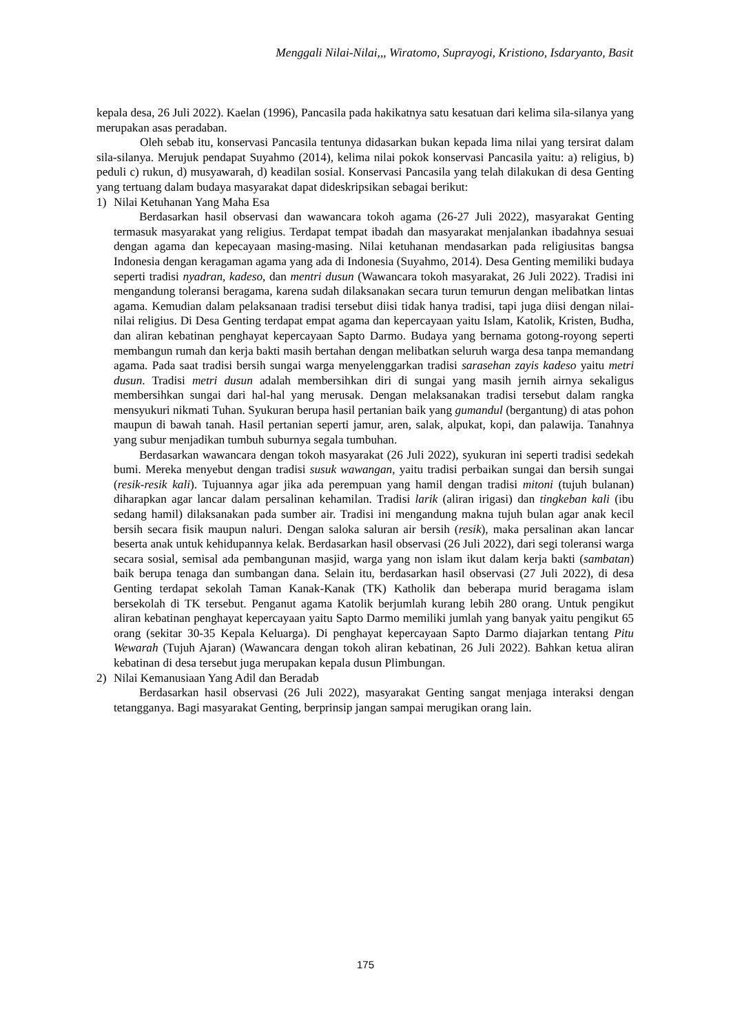Menggali Nilai-Nilai,,, Wiratomo, Suprayogi, Kristiono, Isdaryanto, Basit
kepala desa, 26 Juli 2022). Kaelan (1996), Pancasila pada hakikatnya satu kesatuan dari kelima sila-silanya yang merupakan asas peradaban.
Oleh sebab itu, konservasi Pancasila tentunya didasarkan bukan kepada lima nilai yang tersirat dalam sila-silanya. Merujuk pendapat Suyahmo (2014), kelima nilai pokok konservasi Pancasila yaitu: a) religius, b) peduli c) rukun, d) musyawarah, d) keadilan sosial. Konservasi Pancasila yang telah dilakukan di desa Genting yang tertuang dalam budaya masyarakat dapat dideskripsikan sebagai berikut:
1) Nilai Ketuhanan Yang Maha Esa
Berdasarkan hasil observasi dan wawancara tokoh agama (26-27 Juli 2022), masyarakat Genting termasuk masyarakat yang religius. Terdapat tempat ibadah dan masyarakat menjalankan ibadahnya sesuai dengan agama dan kepecayaan masing-masing. Nilai ketuhanan mendasarkan pada religiusitas bangsa Indonesia dengan keragaman agama yang ada di Indonesia (Suyahmo, 2014). Desa Genting memiliki budaya seperti tradisi nyadran, kadeso, dan mentri dusun (Wawancara tokoh masyarakat, 26 Juli 2022). Tradisi ini mengandung toleransi beragama, karena sudah dilaksanakan secara turun temurun dengan melibatkan lintas agama. Kemudian dalam pelaksanaan tradisi tersebut diisi tidak hanya tradisi, tapi juga diisi dengan nilai-nilai religius. Di Desa Genting terdapat empat agama dan kepercayaan yaitu Islam, Katolik, Kristen, Budha, dan aliran kebatinan penghayat kepercayaan Sapto Darmo. Budaya yang bernama gotong-royong seperti membangun rumah dan kerja bakti masih bertahan dengan melibatkan seluruh warga desa tanpa memandang agama. Pada saat tradisi bersih sungai warga menyelenggarkan tradisi sarasehan zayis kadeso yaitu metri dusun. Tradisi metri dusun adalah membersihkan diri di sungai yang masih jernih airnya sekaligus membersihkan sungai dari hal-hal yang merusak. Dengan melaksanakan tradisi tersebut dalam rangka mensyukuri nikmati Tuhan. Syukuran berupa hasil pertanian baik yang gumandul (bergantung) di atas pohon maupun di bawah tanah. Hasil pertanian seperti jamur, aren, salak, alpukat, kopi, dan palawija. Tanahnya yang subur menjadikan tumbuh suburnya segala tumbuhan.
Berdasarkan wawancara dengan tokoh masyarakat (26 Juli 2022), syukuran ini seperti tradisi sedekah bumi. Mereka menyebut dengan tradisi susuk wawangan, yaitu tradisi perbaikan sungai dan bersih sungai (resik-resik kali). Tujuannya agar jika ada perempuan yang hamil dengan tradisi mitoni (tujuh bulanan) diharapkan agar lancar dalam persalinan kehamilan. Tradisi larik (aliran irigasi) dan tingkeban kali (ibu sedang hamil) dilaksanakan pada sumber air. Tradisi ini mengandung makna tujuh bulan agar anak kecil bersih secara fisik maupun naluri. Dengan saloka saluran air bersih (resik), maka persalinan akan lancar beserta anak untuk kehidupannya kelak. Berdasarkan hasil observasi (26 Juli 2022), dari segi toleransi warga secara sosial, semisal ada pembangunan masjid, warga yang non islam ikut dalam kerja bakti (sambatan) baik berupa tenaga dan sumbangan dana. Selain itu, berdasarkan hasil observasi (27 Juli 2022), di desa Genting terdapat sekolah Taman Kanak-Kanak (TK) Katholik dan beberapa murid beragama islam bersekolah di TK tersebut. Penganut agama Katolik berjumlah kurang lebih 280 orang. Untuk pengikut aliran kebatinan penghayat kepercayaan yaitu Sapto Darmo memiliki jumlah yang banyak yaitu pengikut 65 orang (sekitar 30-35 Kepala Keluarga). Di penghayat kepercayaan Sapto Darmo diajarkan tentang Pitu Wewarah (Tujuh Ajaran) (Wawancara dengan tokoh aliran kebatinan, 26 Juli 2022). Bahkan ketua aliran kebatinan di desa tersebut juga merupakan kepala dusun Plimbungan.
2) Nilai Kemanusiaan Yang Adil dan Beradab
Berdasarkan hasil observasi (26 Juli 2022), masyarakat Genting sangat menjaga interaksi dengan tetangganya. Bagi masyarakat Genting, berprinsip jangan sampai merugikan orang lain.
175